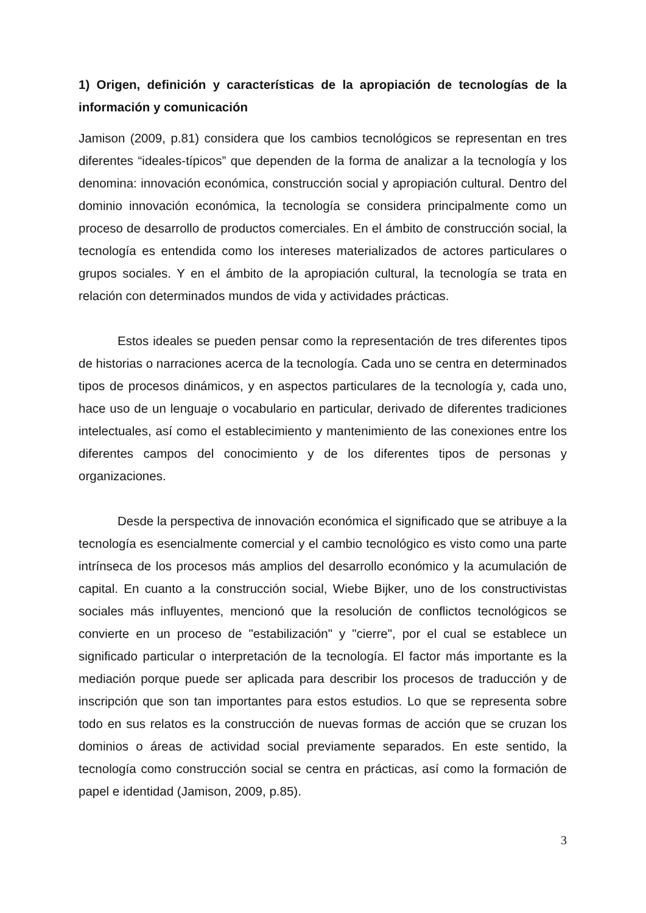1) Origen, definición y características de la apropiación de tecnologías de la información y comunicación
Jamison (2009, p.81) considera que los cambios tecnológicos se representan en tres diferentes “ideales-típicos” que dependen de la forma de analizar a la tecnología y los denomina: innovación económica, construcción social y apropiación cultural. Dentro del dominio innovación económica, la tecnología se considera principalmente como un proceso de desarrollo de productos comerciales. En el ámbito de construcción social, la tecnología es entendida como los intereses materializados de actores particulares o grupos sociales. Y en el ámbito de la apropiación cultural, la tecnología se trata en relación con determinados mundos de vida y actividades prácticas.
Estos ideales se pueden pensar como la representación de tres diferentes tipos de historias o narraciones acerca de la tecnología. Cada uno se centra en determinados tipos de procesos dinámicos, y en aspectos particulares de la tecnología y, cada uno, hace uso de un lenguaje o vocabulario en particular, derivado de diferentes tradiciones intelectuales, así como el establecimiento y mantenimiento de las conexiones entre los diferentes campos del conocimiento y de los diferentes tipos de personas y organizaciones.
Desde la perspectiva de innovación económica el significado que se atribuye a la tecnología es esencialmente comercial y el cambio tecnológico es visto como una parte intrínseca de los procesos más amplios del desarrollo económico y la acumulación de capital. En cuanto a la construcción social, Wiebe Bijker, uno de los constructivistas sociales más influyentes, mencionó que la resolución de conflictos tecnológicos se convierte en un proceso de "estabilización" y "cierre", por el cual se establece un significado particular o interpretación de la tecnología. El factor más importante es la mediación porque puede ser aplicada para describir los procesos de traducción y de inscripción que son tan importantes para estos estudios. Lo que se representa sobre todo en sus relatos es la construcción de nuevas formas de acción que se cruzan los dominios o áreas de actividad social previamente separados. En este sentido, la tecnología como construcción social se centra en prácticas, así como la formación de papel e identidad (Jamison, 2009, p.85).
3